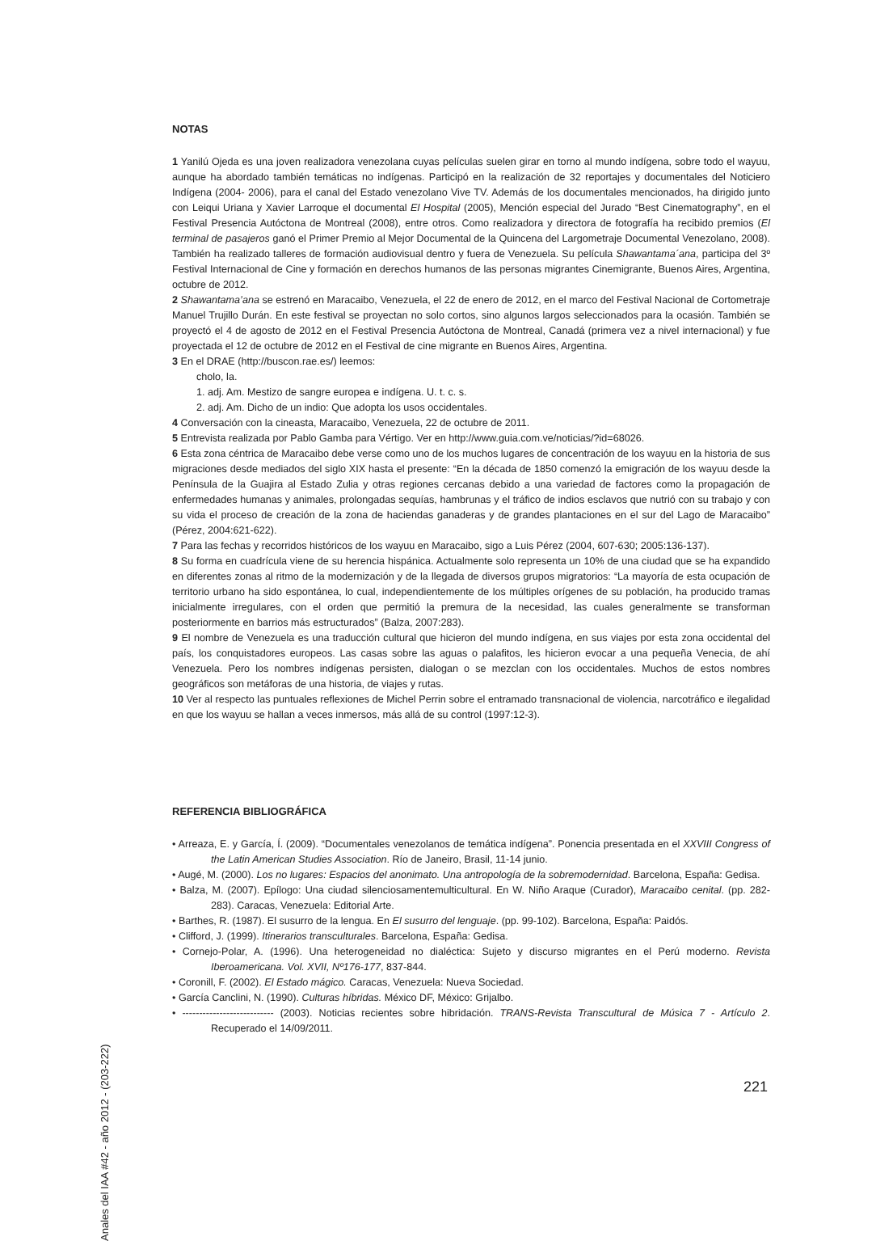NOTAS
1 Yanilú Ojeda es una joven realizadora venezolana cuyas películas suelen girar en torno al mundo indígena, sobre todo el wayuu, aunque ha abordado también temáticas no indígenas. Participó en la realización de 32 reportajes y documentales del Noticiero Indígena (2004- 2006), para el canal del Estado venezolano Vive TV. Además de los documentales mencionados, ha dirigido junto con Leiqui Uriana y Xavier Larroque el documental El Hospital (2005), Mención especial del Jurado “Best Cinematography”, en el Festival Presencia Autóctona de Montreal (2008), entre otros. Como realizadora y directora de fotografía ha recibido premios (El terminal de pasajeros ganó el Primer Premio al Mejor Documental de la Quincena del Largometraje Documental Venezolano, 2008). También ha realizado talleres de formación audiovisual dentro y fuera de Venezuela. Su película Shawantama´ana, participa del 3º Festival Internacional de Cine y formación en derechos humanos de las personas migrantes Cinemigrante, Buenos Aires, Argentina, octubre de 2012.
2 Shawantama’ana se estrenó en Maracaibo, Venezuela, el 22 de enero de 2012, en el marco del Festival Nacional de Cortometraje Manuel Trujillo Durán. En este festival se proyectan no solo cortos, sino algunos largos seleccionados para la ocasión. También se proyectó el 4 de agosto de 2012 en el Festival Presencia Autóctona de Montreal, Canadá (primera vez a nivel internacional) y fue proyectada el 12 de octubre de 2012 en el Festival de cine migrante en Buenos Aires, Argentina.
3 En el DRAE (http://buscon.rae.es/) leemos:
cholo, la.
1. adj. Am. Mestizo de sangre europea e indígena. U. t. c. s.
2. adj. Am. Dicho de un indio: Que adopta los usos occidentales.
4 Conversación con la cineasta, Maracaibo, Venezuela, 22 de octubre de 2011.
5 Entrevista realizada por Pablo Gamba para Vértigo. Ver en http://www.guia.com.ve/noticias/?id=68026.
6 Esta zona céntrica de Maracaibo debe verse como uno de los muchos lugares de concentración de los wayuu en la historia de sus migraciones desde mediados del siglo XIX hasta el presente: “En la década de 1850 comenzó la emigración de los wayuu desde la Península de la Guajira al Estado Zulia y otras regiones cercanas debido a una variedad de factores como la propagación de enfermedades humanas y animales, prolongadas sequías, hambrunas y el tráfico de indios esclavos que nutrió con su trabajo y con su vida el proceso de creación de la zona de haciendas ganaderas y de grandes plantaciones en el sur del Lago de Maracaibo” (Pérez, 2004:621-622).
7 Para las fechas y recorridos históricos de los wayuu en Maracaibo, sigo a Luis Pérez (2004, 607-630; 2005:136-137).
8 Su forma en cuadrícula viene de su herencia hispánica. Actualmente solo representa un 10% de una ciudad que se ha expandido en diferentes zonas al ritmo de la modernización y de la llegada de diversos grupos migratorios: “La mayoría de esta ocupación de territorio urbano ha sido espontánea, lo cual, independientemente de los múltiples orígenes de su población, ha producido tramas inicialmente irregulares, con el orden que permitió la premura de la necesidad, las cuales generalmente se transforman posteriormente en barrios más estructurados” (Balza, 2007:283).
9 El nombre de Venezuela es una traducción cultural que hicieron del mundo indígena, en sus viajes por esta zona occidental del país, los conquistadores europeos. Las casas sobre las aguas o palafitos, les hicieron evocar a una pequeña Venecia, de ahí Venezuela. Pero los nombres indígenas persisten, dialogan o se mezclan con los occidentales. Muchos de estos nombres geográficos son metáforas de una historia, de viajes y rutas.
10 Ver al respecto las puntuales reflexiones de Michel Perrin sobre el entramado transnacional de violencia, narcotráfico e ilegalidad en que los wayuu se hallan a veces inmersos, más allá de su control (1997:12-3).
REFERENCIA BIBLIOGRÁFICA
• Arreaza, E. y García, Í. (2009). “Documentales venezolanos de temática indígena”. Ponencia presentada en el XXVIII Congress of the Latin American Studies Association. Río de Janeiro, Brasil, 11-14 junio.
• Augé, M. (2000). Los no lugares: Espacios del anonimato. Una antropología de la sobremodernidad. Barcelona, España: Gedisa.
• Balza, M. (2007). Epílogo: Una ciudad silenciosamentemulticultural. En W. Niño Araque (Curador), Maracaibo cenital. (pp. 282-283). Caracas, Venezuela: Editorial Arte.
• Barthes, R. (1987). El susurro de la lengua. En El susurro del lenguaje. (pp. 99-102). Barcelona, España: Paidós.
• Clifford, J. (1999). Itinerarios transculturales. Barcelona, España: Gedisa.
• Cornejo-Polar, A. (1996). Una heterogeneidad no dialéctica: Sujeto y discurso migrantes en el Perú moderno. Revista Iberoamericana. Vol. XVII, Nº176-177, 837-844.
• Coronill, F. (2002). El Estado mágico. Caracas, Venezuela: Nueva Sociedad.
• García Canclini, N. (1990). Culturas híbridas. México DF, México: Grijalbo.
• --------------------------- (2003). Noticias recientes sobre hibridación. TRANS-Revista Transcultural de Música 7 - Artículo 2. Recuperado el 14/09/2011.
Anales del IAA #42 - año 2012 - (203-222)
221